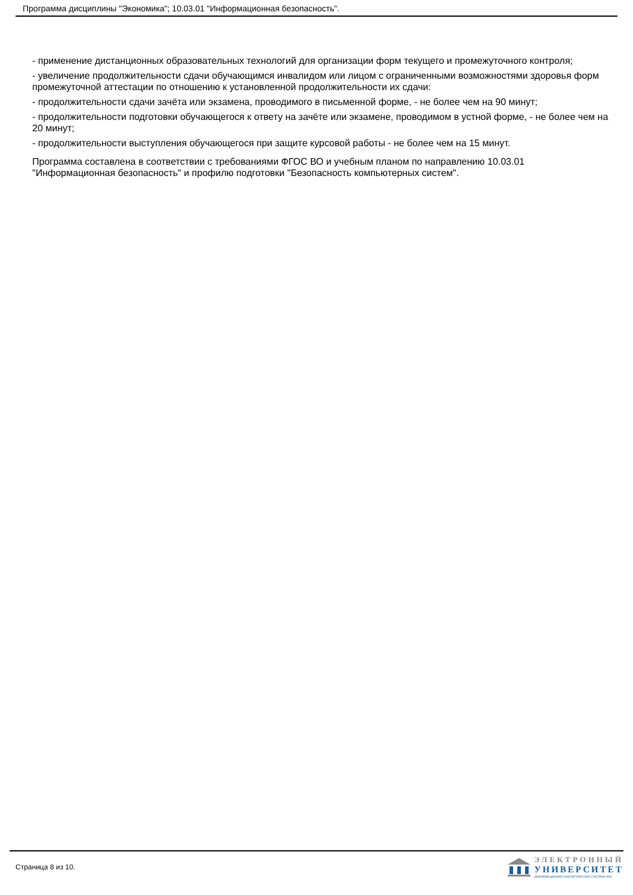Программа дисциплины "Экономика"; 10.03.01 "Информационная безопасность".
- применение дистанционных образовательных технологий для организации форм текущего и промежуточного контроля;
- увеличение продолжительности сдачи обучающимся инвалидом или лицом с ограниченными возможностями здоровья форм промежуточной аттестации по отношению к установленной продолжительности их сдачи:
- продолжительности сдачи зачёта или экзамена, проводимого в письменной форме, - не более чем на 90 минут;
- продолжительности подготовки обучающегося к ответу на зачёте или экзамене, проводимом в устной форме, - не более чем на 20 минут;
- продолжительности выступления обучающегося при защите курсовой работы - не более чем на 15 минут.
Программа составлена в соответствии с требованиями ФГОС ВО и учебным планом по направлению 10.03.01 "Информационная безопасность" и профилю подготовки "Безопасность компьютерных систем".
Страница 8 из 10.
ЭЛЕКТРОННЫЙ
УНИВЕРСИТЕТ
ИНФОРМАЦИОННО-АНАЛИТИЧЕСКАЯ СИСТЕМА КФУ